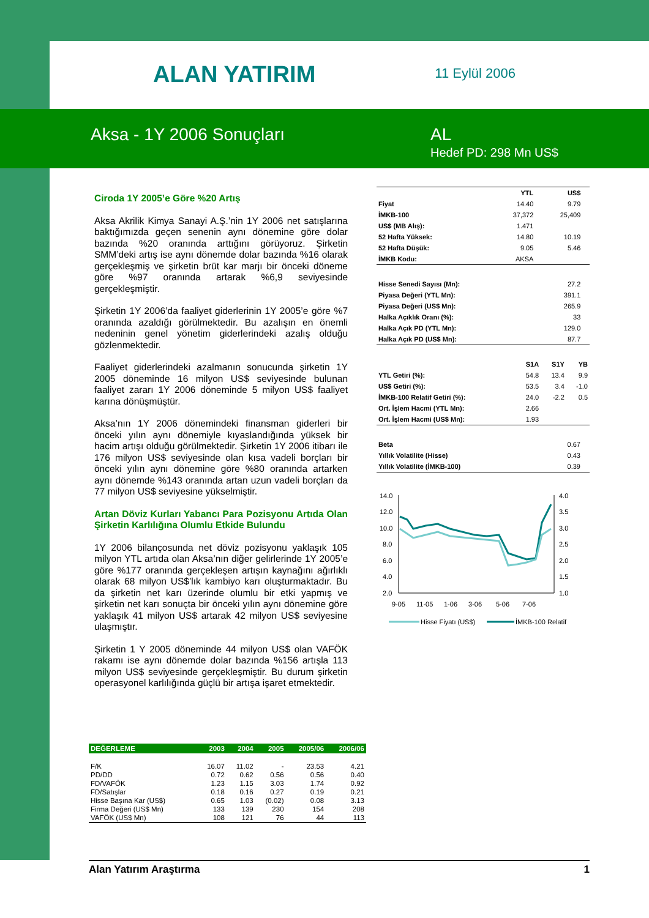ALAN YATIRIM
11 Eylül 2006
Aksa - 1Y 2006 Sonuçları AL
Hedef PD: 298 Mn US$
Ciroda 1Y 2005’e Göre %20 Artış
Aksa Akrilik Kimya Sanayi A.Ş.’nin 1Y 2006 net satışlarına baktığımızda geçen senenin aynı dönemine göre dolar bazında %20 oranında arttığını görüyoruz. Şirketin SMM’deki artış ise aynı dönemde dolar bazında %16 olarak gerçekleşmiş ve şirketin brüt kar marjı bir önceki döneme göre %97 oranında artarak %6,9 seviyesinde gerçekleşmiştir.
Şirketin 1Y 2006’da faaliyet giderlerinin 1Y 2005’e göre %7 oranında azaldığı görülmektedir. Bu azalışın en önemli nedeninin genel yönetim giderlerindeki azalış olduğu gözlenmektedir.
Faaliyet giderlerindeki azalmanın sonucunda şirketin 1Y 2005 döneminde 16 milyon US$ seviyesinde bulunan faaliyet zararı 1Y 2006 döneminde 5 milyon US$ faaliyet karına dönüşmüştür.
Aksa’nın 1Y 2006 dönemindeki finansman giderleri bir önceki yılın aynı dönemiyle kıyaslandığında yüksek bir hacim artışı olduğu görülmektedir. Şirketin 1Y 2006 itibarı ile 176 milyon US$ seviyesinde olan kısa vadeli borçları bir önceki yılın aynı dönemine göre %80 oranında artarken aynı dönemde %143 oranında artan uzun vadeli borçları da 77 milyon US$ seviyesine yükselmiştir.
Artan Döviz Kurları Yabancı Para Pozisyonu Artıda Olan Şirketin Karlılığına Olumlu Etkide Bulundu
1Y 2006 bilançosunda net döviz pozisyonu yaklaşık 105 milyon YTL artıda olan Aksa’nın diğer gelirlerinde 1Y 2005’e göre %177 oranında gerçekleşen artışın kaynağını ağırlıklı olarak 68 milyon US$’lık kambiyo karı oluşturmaktadır. Bu da şirketin net karı üzerinde olumlu bir etki yapmış ve şirketin net karı sonuçta bir önceki yılın aynı dönemine göre yaklaşık 41 milyon US$ artarak 42 milyon US$ seviyesine ulaşmıştır.
Şirketin 1 Y 2005 döneminde 44 milyon US$ olan VAFÖK rakamı ise aynı dönemde dolar bazında %156 artışla 113 milyon US$ seviyesinde gerçekleşmiştir. Bu durum şirketin operasyonel karlılığında güçlü bir artışa işaret etmektedir.
| | YTL | US$ | |
| --- | --- | --- | --- |
| Fiyat | 14.40 | 9.79 | |
| İMKB-100 | 37,372 | 25,409 | |
| US$ (MB Alış): | 1.471 | | |
| 52 Hafta Yüksek: | 14.80 | 10.19 | |
| 52 Hafta Düşük: | 9.05 | 5.46 | |
| İMKB Kodu: | AKSA | | |
| Hisse Senedi Sayısı (Mn): | 27.2 | |
| Piyasa Değeri (YTL Mn): | 391.1 | |
| Piyasa Değeri (US$ Mn): | 265.9 | |
| Halka Açıklık Oranı (%): | 33 | |
| Halka Açık PD (YTL Mn): | 129.0 | |
| Halka Açık PD (US$ Mn): | 87.7 | |
| | S1A | S1Y | YB |
| --- | --- | --- | --- |
| YTL Getiri (%): | 54.8 | 13.4 | 9.9 |
| US$ Getiri (%): | 53.5 | 3.4 | -1.0 |
| İMKB-100 Relatif Getiri (%): | 24.0 | -2.2 | 0.5 |
| Ort. İşlem Hacmi (YTL Mn): | 2.66 | | |
| Ort. İşlem Hacmi (US$ Mn): | 1.93 | | |
| Beta | 0.67 | |
| Yıllık Volatilite (Hisse) | 0.43 | |
| Yıllık Volatilite (İMKB-100) | 0.39 | |
14.0
12.0
10.0
8.0
6.0
4.0
2.0
4.0
3.5
3.0
2.5
2.0
1.5
1.0
9-05
11-05
1-06
3-06
5-06
7-06
Hisse Fiyatı (US$)
İMKB-100 Relatif
| DEĞERLEME | 2003 | 2004 | 2005 | 2005/06 | 2006/06 |
| --- | --- | --- | --- | --- | --- |
| F/K | 16.07 | 11.02 | - | 23.53 | 4.21 |
| PD/DD | 0.72 | 0.62 | 0.56 | 0.56 | 0.40 |
| FD/VAFÖK | 1.23 | 1.15 | 3.03 | 1.74 | 0.92 |
| FD/Satışlar | 0.18 | 0.16 | 0.27 | 0.19 | 0.21 |
| Hisse Başına Kar (US$) | 0.65 | 1.03 | (0.02) | 0.08 | 3.13 |
| Firma Değeri (US$ Mn) | 133 | 139 | 230 | 154 | 208 |
| VAFÖK (US$ Mn) | 108 | 121 | 76 | 44 | 113 |
Alan Yatırım Araştırma 1